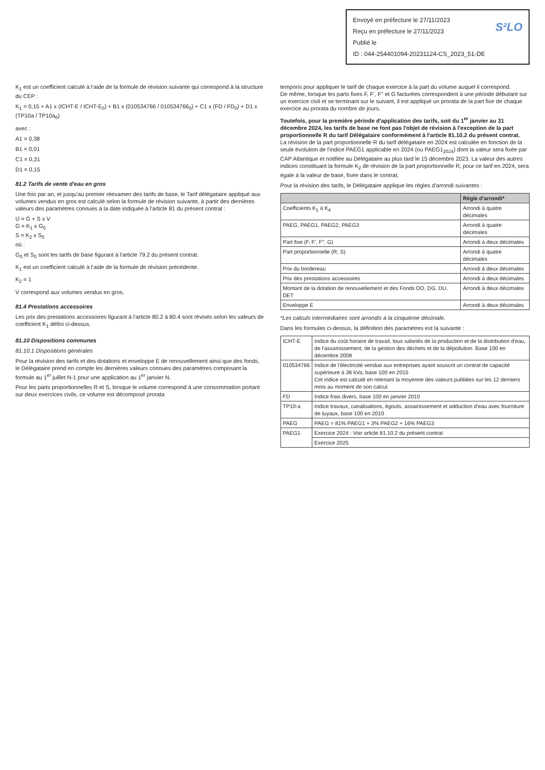Envoyé en préfecture le 27/11/2023
Reçu en préfecture le 27/11/2023
Publié le S²LO
ID : 044-254401094-20231124-CS_2023_51-DE
K<sub>1</sub> est un coefficient calculé à l'aide de la formule de révision suivante qui correspond à la structure du CEP :
K<sub>1</sub> = 0,15 + A1 x (ICHT-E / ICHT-E<sub>0</sub>) + B1 x (010534766 / 010534766<sub>0</sub>) + C1 x (FD / FD<sub>0</sub>) + D1 x (TP10a / TP10a<sub>0</sub>)
avec :
A1 = 0,38
B1 = 0,01
C1 = 0,31
D1 = 0,15
81.2 Tarifs de vente d'eau en gros
Une fois par an, et jusqu'au premier réexamen des tarifs de base, le Tarif délégataire appliqué aux volumes vendus en gros est calculé selon la formule de révision suivante, à partir des dernières valeurs des paramètres connues à la date indiquée à l'article 81 du présent contrat :
U = G + S x V
G = K<sub>1</sub> x G<sub>0</sub>
S = K<sub>2</sub> x S<sub>0</sub>
où :
G<sub>0</sub> et S<sub>0</sub> sont les tarifs de base figurant à l'article 79.2 du présent contrat.
K<sub>1</sub> est un coefficient calculé à l'aide de la formule de révision précédente.
K<sub>2</sub> = 1
V correspond aux volumes vendus en gros.
81.4 Prestations accessoires
Les prix des prestations accessoires figurant à l'article 80.2 à 80.4 sont révisés selon les valeurs de coefficient K<sub>1</sub> défini ci-dessus.
81.10 Dispositions communes
81.10.1 Dispositions générales
Pour la révision des tarifs et des dotations et enveloppe E de renouvellement ainsi que des fonds, le Délégataire prend en compte les dernières valeurs connues des paramètres composant la formule au 1<sup>er</sup> juillet N-1 pour une application au 1<sup>er</sup> janvier N.
Pour les parts proportionnelles R et S, lorsque le volume correspond à une consommation portant sur deux exercices civils, ce volume est décomposé prorata
temporis pour appliquer le tarif de chaque exercice à la part du volume auquel il correspond.
De même, lorsque les parts fixes F, F', F'' et G facturées correspondent à une période débutant sur un exercice civil et se terminant sur le suivant, il est appliqué un prorata de la part fixe de chaque exercice au prorata du nombre de jours.
Toutefois, pour la première période d'application des tarifs, soit du 1<sup>er</sup> janvier au 31 décembre 2024, les tarifs de base ne font pas l'objet de révision à l'exception de la part proportionnelle R du tarif Délégataire conformément à l'article 81.10.2 du présent contrat.
La révision de la part proportionnelle R du tarif délégataire en 2024 est calculée en fonction de la seule évolution de l'indice PAEG1 applicable en 2024 (ou PAEG1<sub>2024</sub>) dont la valeur sera fixée par CAP Atlantique et notifiée au Délégataire au plus tard le 15 décembre 2023. La valeur des autres indices constituant la formule K<sub>2</sub> de révision de la part proportionnelle R, pour ce tarif en 2024, sera égale à la valeur de base, fixée dans le contrat.
Pour la révision des tarifs, le Délégataire applique les règles d'arrondi suivantes :
| | Règle d'arrondi* |
| --- | --- |
| Coefficients K<sub>1</sub> à K<sub>4</sub> | Arrondi à quatre décimales |
| PAEG, PAEG1, PAEG2, PAEG3 | Arrondi à quatre décimales |
| Part fixe (F, F', F'', G) | Arrondi à deux décimales |
| Part proportionnelle (R, S) | Arrondi à quatre décimales |
| Prix du bordereau | Arrondi à deux décimales |
| Prix des prestations accessoires | Arrondi à deux décimales |
| Montant de la dotation de renouvellement et des Fonds DO, DG, DU, DET | Arrondi à deux décimales |
| Enveloppe E | Arrondi à deux décimales |
*Les calculs intermédiaires sont arrondis à la cinquième décimale.
Dans les formules ci-dessus, la définition des paramètres est la suivante :
| ICHT-E | Indice du coût horaire de travail, tous salariés de la production et de la distribution d'eau, de l'assainissement, de la gestion des déchets et de la dépollution. Base 100 en décembre 2008 |
| 010534766 | Indice de l'électricité vendue aux entreprises ayant souscrit un contrat de capacité supérieure à 36 kVa, base 100 en 2015 Cet indice est calculé en retenant la moyenne des valeurs publiées sur les 12 derniers mois au moment de son calcul. |
| FD | Indice frais divers, base 100 en janvier 2010 |
| TP10-a | Indice travaux, canalisations, égouts, assainissement et adduction d'eau avec fourniture de tuyaux, base 100 en 2010 |
| PAEG | PAEG = 81% PAEG1 + 3% PAEG2 + 16% PAEG3 |
| PAEG1 | Exercice 2024 : Voir article 81.10.2 du présent contrat |
| | Exercice 2025 |